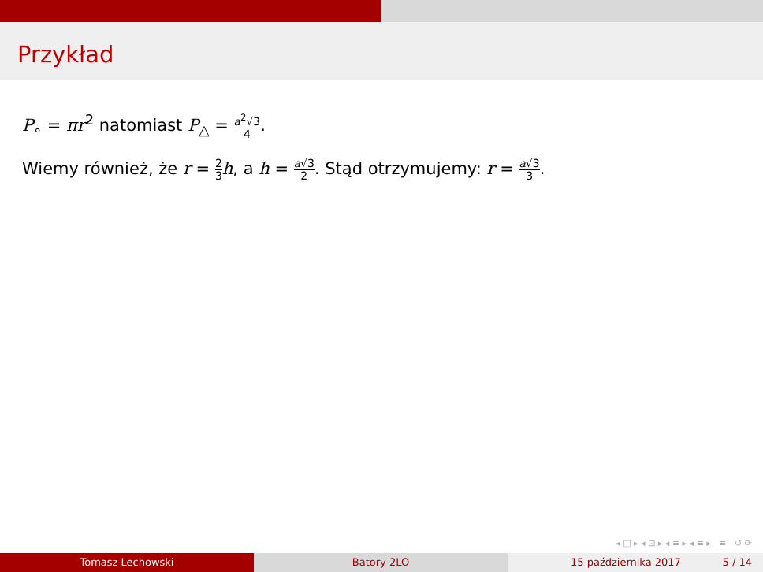Przykład
P<sub>∘</sub> = πr<sup>2</sup> natomiast P<sub>△</sub> = a<sup>2</sup>√3 4.
Wiemy również, że r = 2 3 h, a h = a√3 2. Stąd otrzymujemy: r = a√3 3.
◂ □ ▸ ◂ ⊡ ▸ ◂ ≡ ▸ ◂ ≡ ▸ ≡ ↺ ⟳
Tomasz Lechowski Batory 2LO 15 października 2017 5 / 14